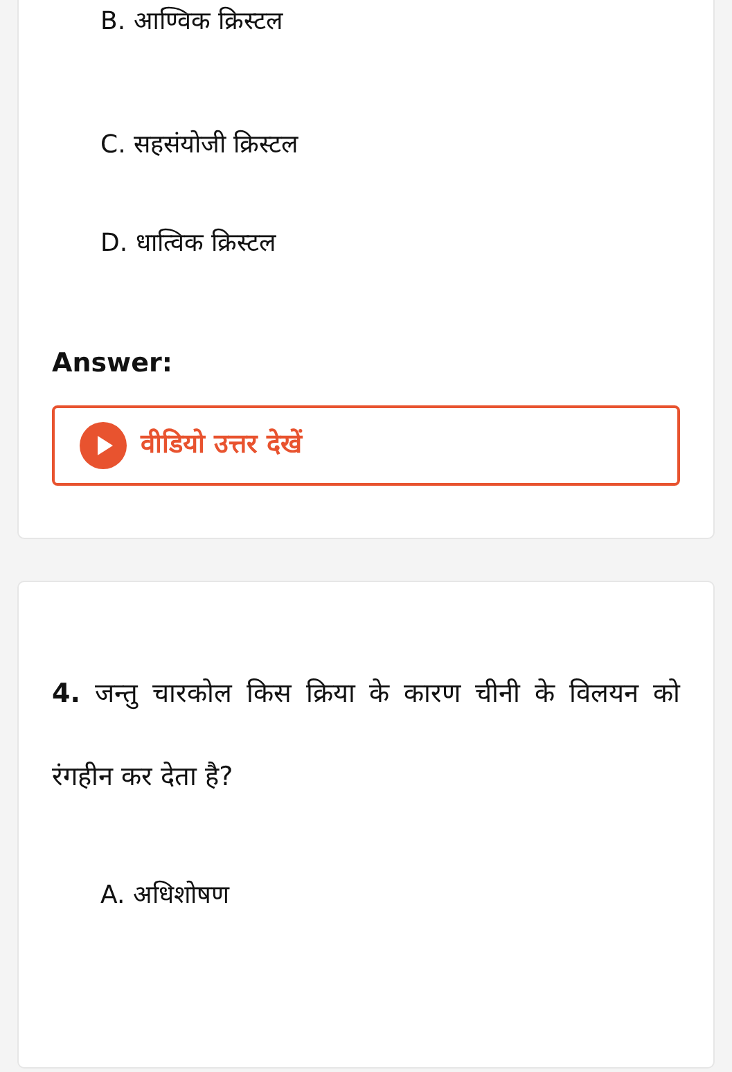B. आण्विक क्रिस्टल
C. सहसंयोजी क्रिस्टल
D. धात्विक क्रिस्टल
Answer:
वीडियो उत्तर देखें
4. जन्तु चारकोल किस क्रिया के कारण चीनी के विलयन को रंगहीन कर देता है?
A. अधिशोषण